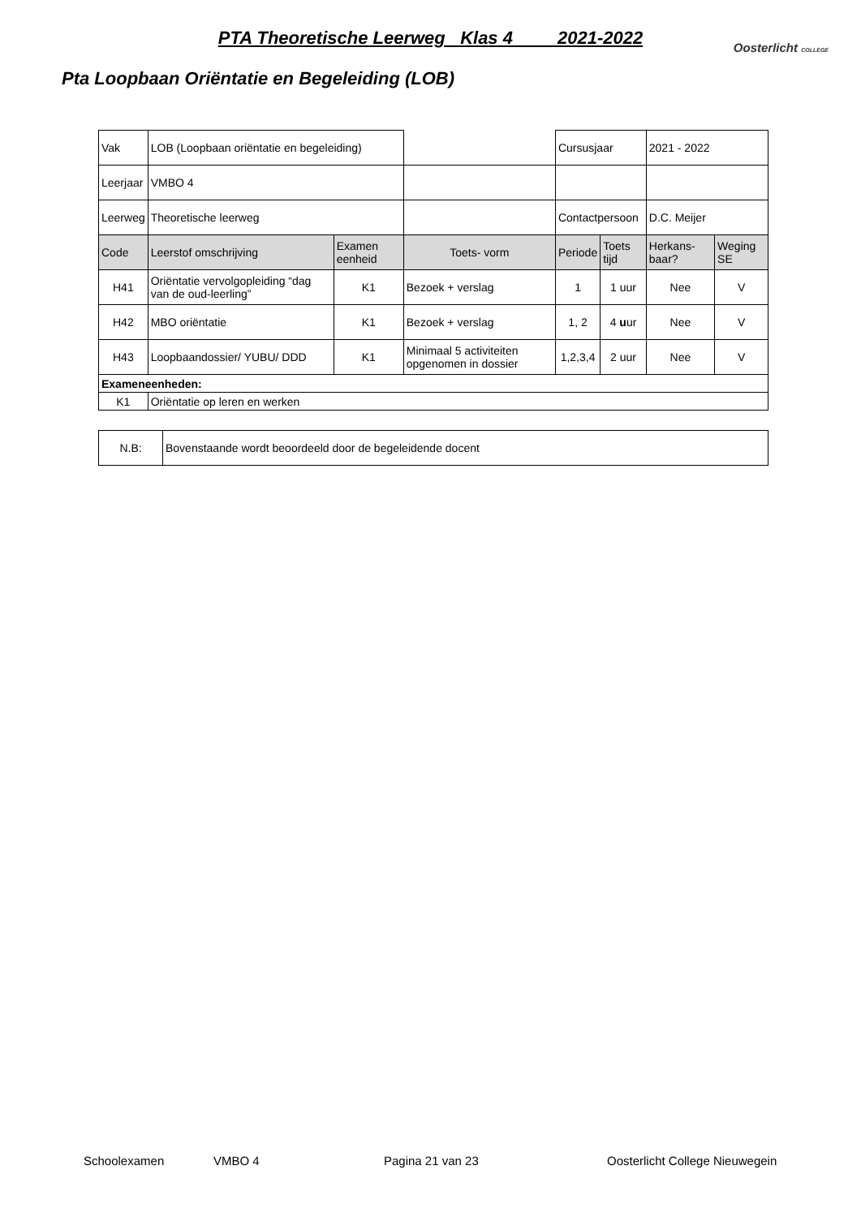PTA Theoretische Leerweg Klas 4 2021-2022
Oosterlicht COLLEGE
Pta Loopbaan Oriëntatie en Begeleiding (LOB)
| Vak | LOB (Loopbaan oriëntatie en begeleiding) | | | Cursusjaar | | 2021 - 2022 | |
| Leerjaar | VMBO 4 | | | | | | |
| Leerweg | Theoretische leerweg | | | Contactpersoon | | D.C. Meijer | |
| Code | Leerstof omschrijving | Examen eenheid | Toets- vorm | Periode | Toets tijd | Herkans- baar? | Weging SE |
| H41 | Oriëntatie vervolgopleiding “dag van de oud-leerling” | K1 | Bezoek + verslag | 1 | 1 uur | Nee | V |
| H42 | MBO oriëntatie | K1 | Bezoek + verslag | 1, 2 | 4 u ur | Nee | V |
| H43 | Loopbaandossier/ YUBU/ DDD | K1 | Minimaal 5 activiteiten opgenomen in dossier | 1,2,3,4 | 2 uur | Nee | V |
| Exameneenheden: | | | | | | | |
| K1 | Oriëntatie op leren en werken | | | | | | |
| N.B: | Bovenstaande wordt beoordeeld door de begeleidende docent |
Schoolexamen VMBO 4 Pagina 21 van 23 Oosterlicht College Nieuwegein